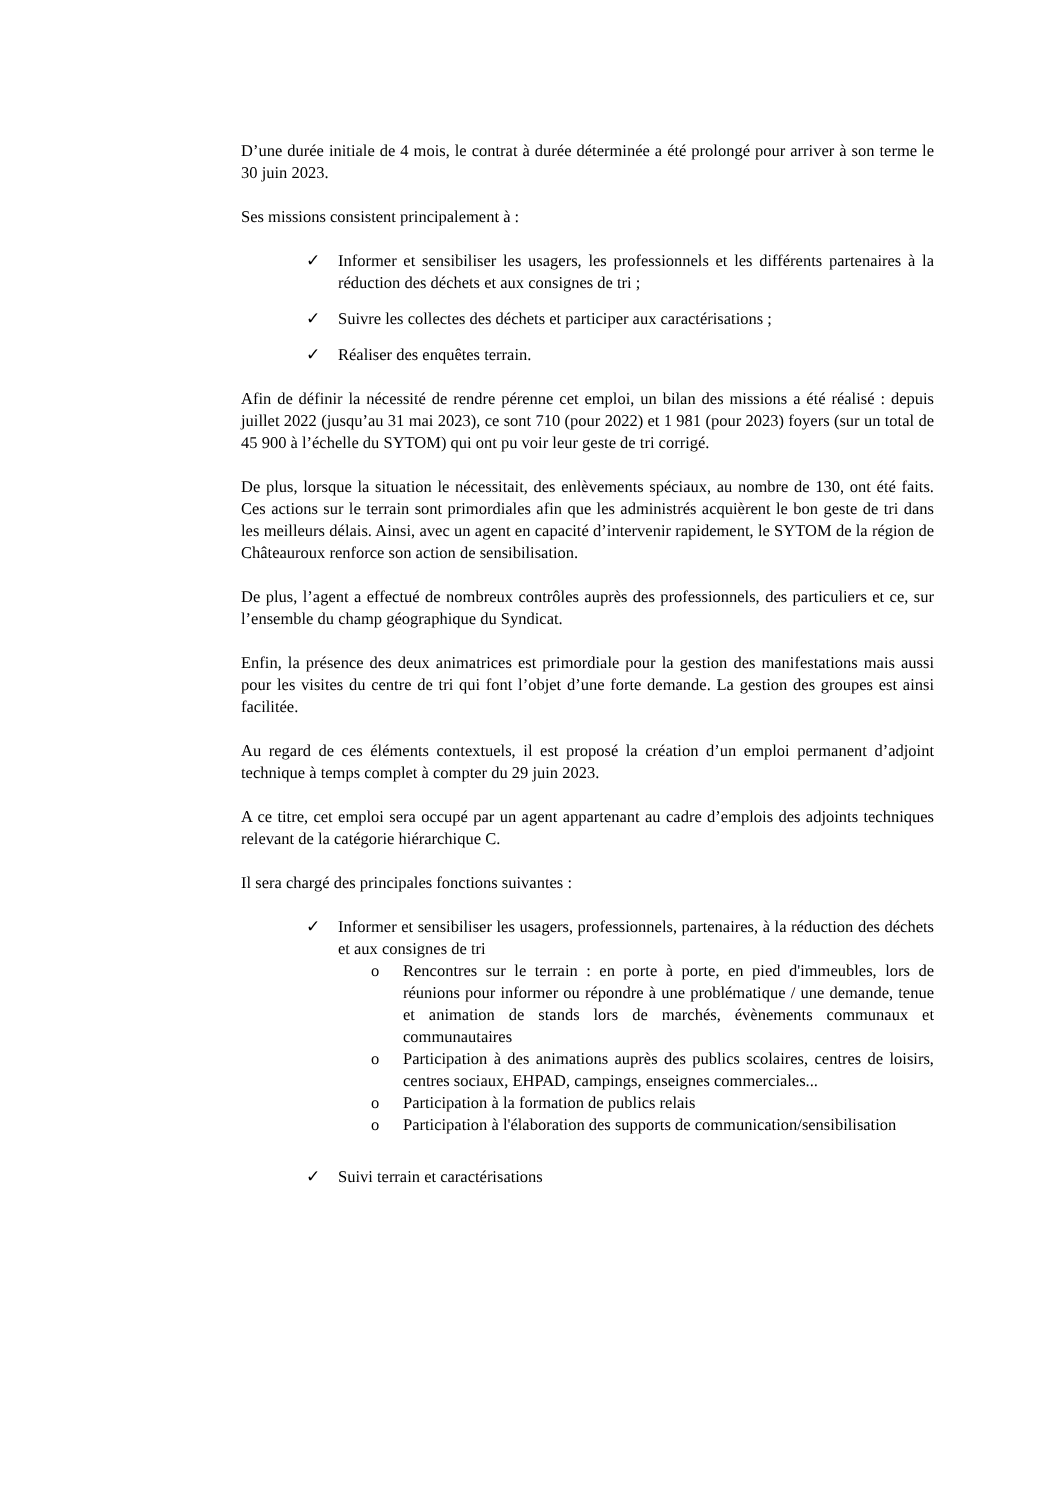D’une durée initiale de 4 mois, le contrat à durée déterminée a été prolongé pour arriver à son terme le 30 juin 2023.
Ses missions consistent principalement à :
✓ Informer et sensibiliser les usagers, les professionnels et les différents partenaires à la réduction des déchets et aux consignes de tri ;
✓ Suivre les collectes des déchets et participer aux caractérisations ;
✓ Réaliser des enquêtes terrain.
Afin de définir la nécessité de rendre pérenne cet emploi, un bilan des missions a été réalisé : depuis juillet 2022 (jusqu’au 31 mai 2023), ce sont 710 (pour 2022) et 1 981 (pour 2023) foyers (sur un total de 45 900 à l’échelle du SYTOM) qui ont pu voir leur geste de tri corrigé.
De plus, lorsque la situation le nécessitait, des enlèvements spéciaux, au nombre de 130, ont été faits. Ces actions sur le terrain sont primordiales afin que les administrés acquièrent le bon geste de tri dans les meilleurs délais. Ainsi, avec un agent en capacité d’intervenir rapidement, le SYTOM de la région de Châteauroux renforce son action de sensibilisation.
De plus, l’agent a effectué de nombreux contrôles auprès des professionnels, des particuliers et ce, sur l’ensemble du champ géographique du Syndicat.
Enfin, la présence des deux animatrices est primordiale pour la gestion des manifestations mais aussi pour les visites du centre de tri qui font l’objet d’une forte demande. La gestion des groupes est ainsi facilitée.
Au regard de ces éléments contextuels, il est proposé la création d’un emploi permanent d’adjoint technique à temps complet à compter du 29 juin 2023.
A ce titre, cet emploi sera occupé par un agent appartenant au cadre d’emplois des adjoints techniques relevant de la catégorie hiérarchique C.
Il sera chargé des principales fonctions suivantes :
✓ Informer et sensibiliser les usagers, professionnels, partenaires, à la réduction des déchets et aux consignes de tri
o Rencontres sur le terrain : en porte à porte, en pied d'immeubles, lors de réunions pour informer ou répondre à une problématique / une demande, tenue et animation de stands lors de marchés, évènements communaux et communautaires
o Participation à des animations auprès des publics scolaires, centres de loisirs, centres sociaux, EHPAD, campings, enseignes commerciales...
o Participation à la formation de publics relais
o Participation à l'élaboration des supports de communication/sensibilisation
✓ Suivi terrain et caractérisations